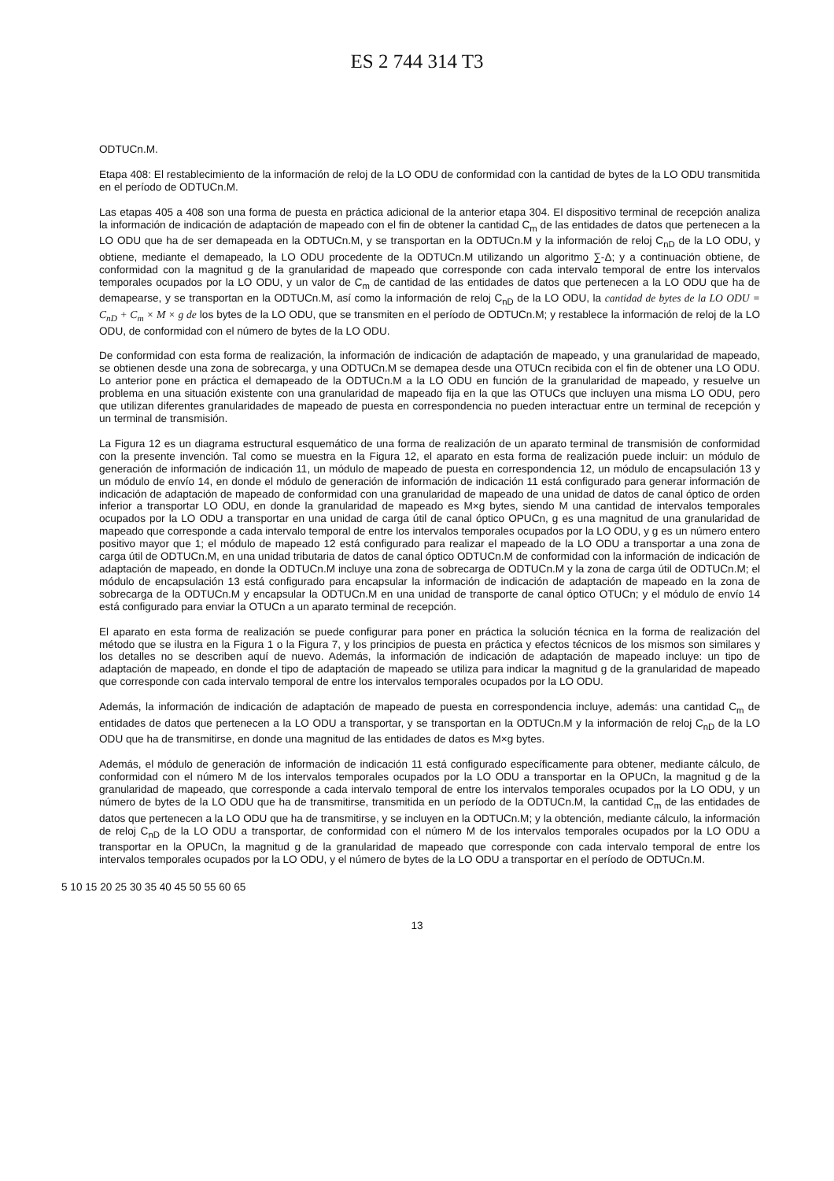ES 2 744 314 T3
ODTUCn.M.
Etapa 408: El restablecimiento de la información de reloj de la LO ODU de conformidad con la cantidad de bytes de la LO ODU transmitida en el período de ODTUCn.M.
Las etapas 405 a 408 son una forma de puesta en práctica adicional de la anterior etapa 304. El dispositivo terminal de recepción analiza la información de indicación de adaptación de mapeado con el fin de obtener la cantidad C<sub>m</sub> de las entidades de datos que pertenecen a la LO ODU que ha de ser demapeada en la ODTUCn.M, y se transportan en la ODTUCn.M y la información de reloj C<sub>nD</sub> de la LO ODU, y obtiene, mediante el demapeado, la LO ODU procedente de la ODTUCn.M utilizando un algoritmo ∑-Δ; y a continuación obtiene, de conformidad con la magnitud g de la granularidad de mapeado que corresponde con cada intervalo temporal de entre los intervalos temporales ocupados por la LO ODU, y un valor de C<sub>m</sub> de cantidad de las entidades de datos que pertenecen a la LO ODU que ha de demapearse, y se transportan en la ODTUCn.M, así como la información de reloj C<sub>nD</sub> de la LO ODU, la cantidad de bytes de la LO ODU = C<sub>nD</sub> + C<sub>m</sub> × M × g de los bytes de la LO ODU, que se transmiten en el período de ODTUCn.M; y restablece la información de reloj de la LO ODU, de conformidad con el número de bytes de la LO ODU.
De conformidad con esta forma de realización, la información de indicación de adaptación de mapeado, y una granularidad de mapeado, se obtienen desde una zona de sobrecarga, y una ODTUCn.M se demapea desde una OTUCn recibida con el fin de obtener una LO ODU. Lo anterior pone en práctica el demapeado de la ODTUCn.M a la LO ODU en función de la granularidad de mapeado, y resuelve un problema en una situación existente con una granularidad de mapeado fija en la que las OTUCs que incluyen una misma LO ODU, pero que utilizan diferentes granularidades de mapeado de puesta en correspondencia no pueden interactuar entre un terminal de recepción y un terminal de transmisión.
La Figura 12 es un diagrama estructural esquemático de una forma de realización de un aparato terminal de transmisión de conformidad con la presente invención. Tal como se muestra en la Figura 12, el aparato en esta forma de realización puede incluir: un módulo de generación de información de indicación 11, un módulo de mapeado de puesta en correspondencia 12, un módulo de encapsulación 13 y un módulo de envío 14, en donde el módulo de generación de información de indicación 11 está configurado para generar información de indicación de adaptación de mapeado de conformidad con una granularidad de mapeado de una unidad de datos de canal óptico de orden inferior a transportar LO ODU, en donde la granularidad de mapeado es M×g bytes, siendo M una cantidad de intervalos temporales ocupados por la LO ODU a transportar en una unidad de carga útil de canal óptico OPUCn, g es una magnitud de una granularidad de mapeado que corresponde a cada intervalo temporal de entre los intervalos temporales ocupados por la LO ODU, y g es un número entero positivo mayor que 1; el módulo de mapeado 12 está configurado para realizar el mapeado de la LO ODU a transportar a una zona de carga útil de ODTUCn.M, en una unidad tributaria de datos de canal óptico ODTUCn.M de conformidad con la información de indicación de adaptación de mapeado, en donde la ODTUCn.M incluye una zona de sobrecarga de ODTUCn.M y la zona de carga útil de ODTUCn.M; el módulo de encapsulación 13 está configurado para encapsular la información de indicación de adaptación de mapeado en la zona de sobrecarga de la ODTUCn.M y encapsular la ODTUCn.M en una unidad de transporte de canal óptico OTUCn; y el módulo de envío 14 está configurado para enviar la OTUCn a un aparato terminal de recepción.
El aparato en esta forma de realización se puede configurar para poner en práctica la solución técnica en la forma de realización del método que se ilustra en la Figura 1 o la Figura 7, y los principios de puesta en práctica y efectos técnicos de los mismos son similares y los detalles no se describen aquí de nuevo. Además, la información de indicación de adaptación de mapeado incluye: un tipo de adaptación de mapeado, en donde el tipo de adaptación de mapeado se utiliza para indicar la magnitud g de la granularidad de mapeado que corresponde con cada intervalo temporal de entre los intervalos temporales ocupados por la LO ODU.
Además, la información de indicación de adaptación de mapeado de puesta en correspondencia incluye, además: una cantidad C<sub>m</sub> de entidades de datos que pertenecen a la LO ODU a transportar, y se transportan en la ODTUCn.M y la información de reloj C<sub>nD</sub> de la LO ODU que ha de transmitirse, en donde una magnitud de las entidades de datos es M×g bytes.
Además, el módulo de generación de información de indicación 11 está configurado específicamente para obtener, mediante cálculo, de conformidad con el número M de los intervalos temporales ocupados por la LO ODU a transportar en la OPUCn, la magnitud g de la granularidad de mapeado, que corresponde a cada intervalo temporal de entre los intervalos temporales ocupados por la LO ODU, y un número de bytes de la LO ODU que ha de transmitirse, transmitida en un período de la ODTUCn.M, la cantidad C<sub>m</sub> de las entidades de datos que pertenecen a la LO ODU que ha de transmitirse, y se incluyen en la ODTUCn.M; y la obtención, mediante cálculo, la información de reloj C<sub>nD</sub> de la LO ODU a transportar, de conformidad con el número M de los intervalos temporales ocupados por la LO ODU a transportar en la OPUCn, la magnitud g de la granularidad de mapeado que corresponde con cada intervalo temporal de entre los intervalos temporales ocupados por la LO ODU, y el número de bytes de la LO ODU a transportar en el período de ODTUCn.M.
5 10 15 20 25 30 35 40 45 50 55 60 65
13